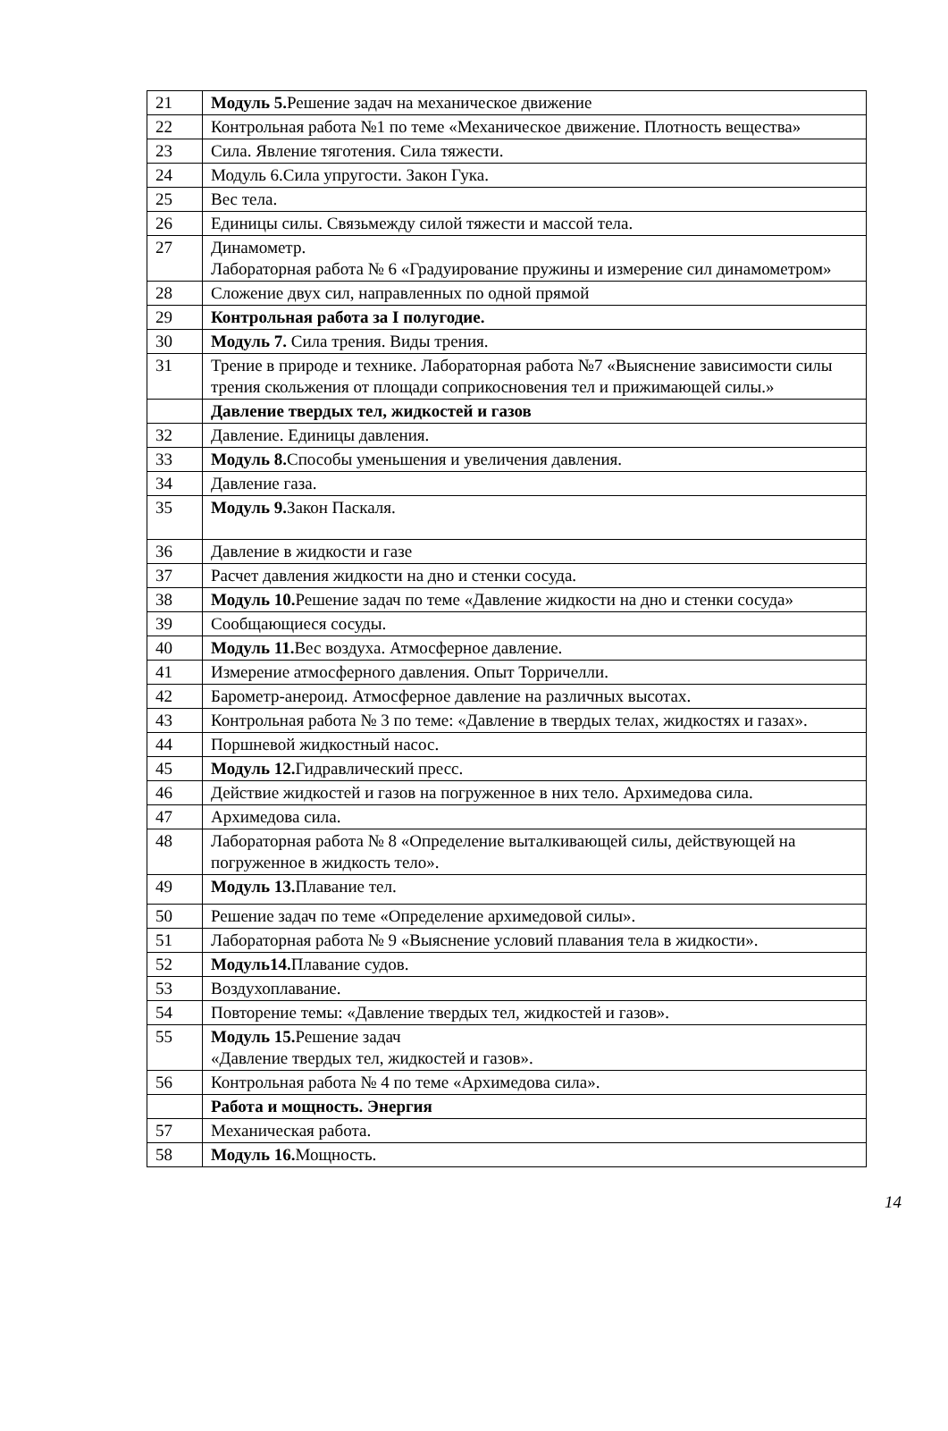| 21 | Модуль 5. Решение задач на механическое движение |
| 22 | Контрольная работа №1 по теме «Механическое движение. Плотность вещества» |
| 23 | Сила. Явление тяготения. Сила тяжести. |
| 24 | Модуль 6.Сила упругости. Закон Гука. |
| 25 | Вес тела. |
| 26 | Единицы силы. Связьмежду силой тяжести и массой тела. |
| 27 | Динамометр. Лабораторная работа № 6 «Градуирование пружины и измерение сил динамометром» |
| 28 | Сложение двух сил, направленных по одной прямой |
| 29 | Контрольная работа за I полугодие. |
| 30 | Модуль 7. Сила трения. Виды трения. |
| 31 | Трение в природе и технике. Лабораторная работа №7 «Выяснение зависимости силы трения скольжения от площади соприкосновения тел и прижимающей силы.» |
| | Давление твердых тел, жидкостей и газов |
| 32 | Давление. Единицы давления. |
| 33 | Модуль 8. Способы уменьшения и увеличения давления. |
| 34 | Давление газа. |
| 35 | Модуль 9. Закон Паскаля. |
| 36 | Давление в жидкости и газе |
| 37 | Расчет давления жидкости на дно и стенки сосуда. |
| 38 | Модуль 10. Решение задач по теме «Давление жидкости на дно и стенки сосуда» |
| 39 | Сообщающиеся сосуды. |
| 40 | Модуль 11. Вес воздуха. Атмосферное давление. |
| 41 | Измерение атмосферного давления. Опыт Торричелли. |
| 42 | Барометр-анероид. Атмосферное давление на различных высотах. |
| 43 | Контрольная работа № 3 по теме: «Давление в твердых телах, жидкостях и газах». |
| 44 | Поршневой жидкостный насос. |
| 45 | Модуль 12. Гидравлический пресс. |
| 46 | Действие жидкостей и газов на погруженное в них тело. Архимедова сила. |
| 47 | Архимедова сила. |
| 48 | Лабораторная работа № 8 «Определение выталкивающей силы, действующей на погруженное в жидкость тело». |
| 49 | Модуль 13. Плавание тел. |
| 50 | Решение задач по теме «Определение архимедовой силы». |
| 51 | Лабораторная работа № 9 «Выяснение условий плавания тела в жидкости». |
| 52 | Модуль14. Плавание судов. |
| 53 | Воздухоплавание. |
| 54 | Повторение темы: «Давление твердых тел, жидкостей и газов». |
| 55 | Модуль 15. Решение задач «Давление твердых тел, жидкостей и газов». |
| 56 | Контрольная работа № 4 по теме «Архимедова сила». |
| | Работа и мощность. Энергия |
| 57 | Механическая работа. |
| 58 | Модуль 16. Мощность. |
14